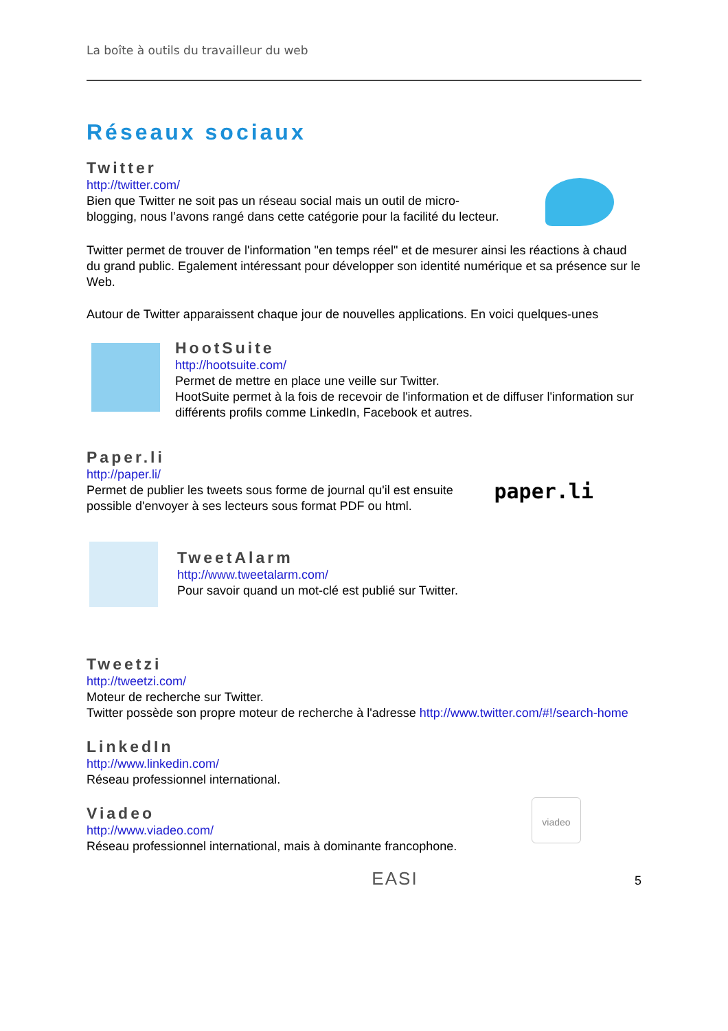La boîte à outils du travailleur du web
Réseaux sociaux
Twitter
http://twitter.com/
Bien que Twitter ne soit pas un réseau social mais un outil de micro-blogging, nous l’avons rangé dans cette catégorie pour la facilité du lecteur.
Twitter permet de trouver de l'information "en temps réel" et de mesurer ainsi les réactions à chaud du grand public. Egalement intéressant pour développer son identité numérique et sa présence sur le Web.
Autour de Twitter apparaissent chaque jour de nouvelles applications. En voici quelques-unes
HootSuite
http://hootsuite.com/
Permet de mettre en place une veille sur Twitter.
HootSuite permet à la fois de recevoir de l'information et de diffuser l'information sur différents profils comme LinkedIn, Facebook et autres.
Paper.li
http://paper.li/
Permet de publier les tweets sous forme de journal qu'il est ensuite possible d'envoyer à ses lecteurs sous format PDF ou html.
paper.li
TweetAlarm
http://www.tweetalarm.com/
Pour savoir quand un mot-clé est publié sur Twitter.
Tweetzi
http://tweetzi.com/
Moteur de recherche sur Twitter.
Twitter possède son propre moteur de recherche à l'adresse http://www.twitter.com/#!/search-home
LinkedIn
http://www.linkedin.com/
Réseau professionnel international.
Viadeo
http://www.viadeo.com/
Réseau professionnel international, mais à dominante francophone.
viadeo
EASI 5